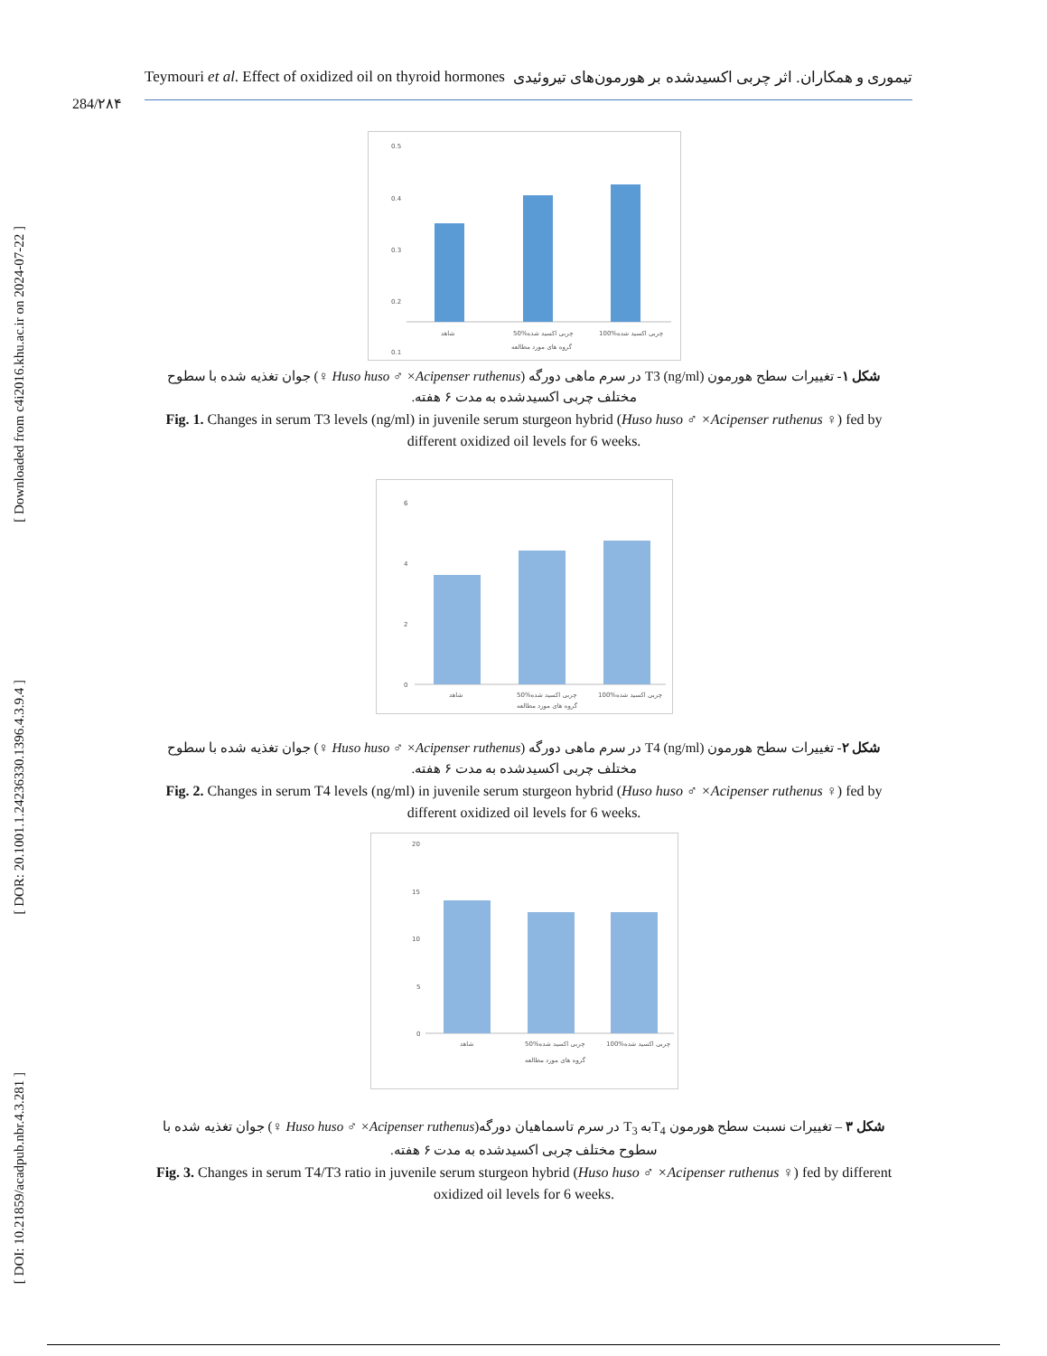[ Downloaded from c4i2016.khu.ac.ir on 2024-07-22 ]
[ DOR: 20.1001.1.24236330.1396.4.3.9.4 ]
[ DOI: 10.21859/acadpub.nbr.4.3.281 ]
Teymouri et al. Effect of oxidized oil on thyroid hormones تیموری و همکاران. اثر چربی اکسیدشده بر هورمون‌های تیروئیدی
284/۲۸۴
0.5
0.4
0.3
0.2
0.1
شاهد
50%چربی اکسید شده
100%چربی اکسید شده
گروه های مورد مطالعه
شکل ۱- تغییرات سطح هورمون (ng/ml) T3 در سرم ماهی دورگه (Huso huso ♂ ×Acipenser ruthenus ♀) جوان تغذیه شده با سطوح مختلف چربی اکسیدشده به مدت ۶ هفته.
Fig. 1. Changes in serum T3 levels (ng/ml) in juvenile serum sturgeon hybrid (Huso huso ♂ ×Acipenser ruthenus ♀) fed by different oxidized oil levels for 6 weeks.
6
4
2
0
شاهد
50%چربی اکسید شده
100%چربی اکسید شده
گروه های مورد مطالعه
شکل ۲- تغییرات سطح هورمون (ng/ml) T4 در سرم ماهی دورگه (Huso huso ♂ ×Acipenser ruthenus ♀) جوان تغذیه شده با سطوح مختلف چربی اکسیدشده به مدت ۶ هفته.
Fig. 2. Changes in serum T4 levels (ng/ml) in juvenile serum sturgeon hybrid (Huso huso ♂ ×Acipenser ruthenus ♀) fed by different oxidized oil levels for 6 weeks.
20
15
10
5
0
شاهد
50%چربی اکسید شده
100%چربی اکسید شده
گروه های مورد مطالعه
شکل ۳ – تغییرات نسبت سطح هورمون T<sub>4</sub>به T<sub>3</sub> در سرم تاسماهیان دورگه(Huso huso ♂ ×Acipenser ruthenus ♀) جوان تغذیه شده با سطوح مختلف چربی اکسیدشده به مدت ۶ هفته.
Fig. 3. Changes in serum T4/T3 ratio in juvenile serum sturgeon hybrid (Huso huso ♂ ×Acipenser ruthenus ♀) fed by different oxidized oil levels for 6 weeks.